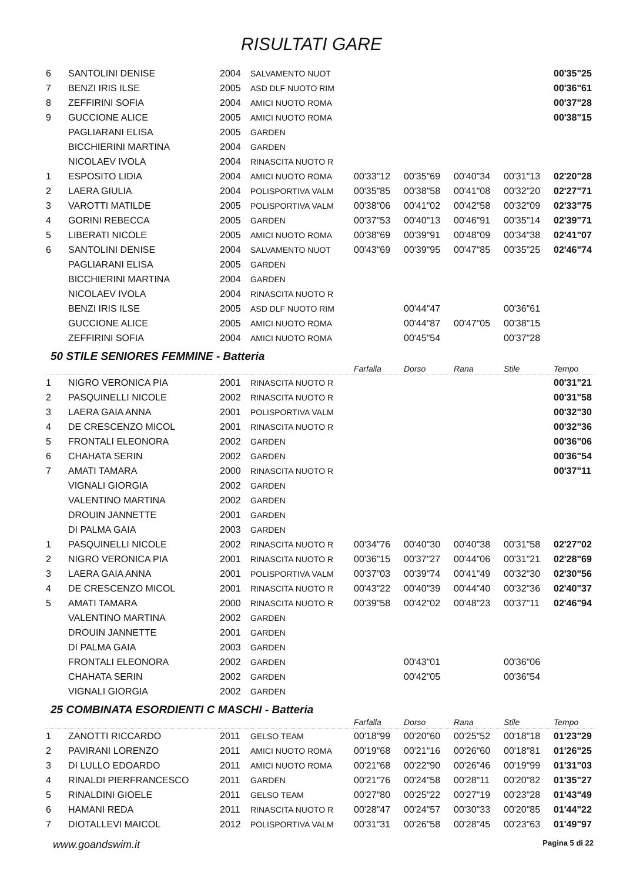RISULTATI GARE
| 6 | SANTOLINI DENISE | 2004 | SALVAMENTO NUOT | | | | | 00'35"25 |
| 7 | BENZI IRIS ILSE | 2005 | ASD DLF NUOTO RIM | | | | | 00'36"61 |
| 8 | ZEFFIRINI SOFIA | 2004 | AMICI NUOTO ROMA | | | | | 00'37"28 |
| 9 | GUCCIONE ALICE | 2005 | AMICI NUOTO ROMA | | | | | 00'38"15 |
| | PAGLIARANI ELISA | 2005 | GARDEN | | | | | |
| | BICCHIERINI MARTINA | 2004 | GARDEN | | | | | |
| | NICOLAEV IVOLA | 2004 | RINASCITA NUOTO R | | | | | |
| 1 | ESPOSITO LIDIA | 2004 | AMICI NUOTO ROMA | 00'33"12 | 00'35"69 | 00'40"34 | 00'31"13 | 02'20"28 |
| 2 | LAERA GIULIA | 2004 | POLISPORTIVA VALM | 00'35"85 | 00'38"58 | 00'41"08 | 00'32"20 | 02'27"71 |
| 3 | VAROTTI MATILDE | 2005 | POLISPORTIVA VALM | 00'38"06 | 00'41"02 | 00'42"58 | 00'32"09 | 02'33"75 |
| 4 | GORINI REBECCA | 2005 | GARDEN | 00'37"53 | 00'40"13 | 00'46"91 | 00'35"14 | 02'39"71 |
| 5 | LIBERATI NICOLE | 2005 | AMICI NUOTO ROMA | 00'38"69 | 00'39"91 | 00'48"09 | 00'34"38 | 02'41"07 |
| 6 | SANTOLINI DENISE | 2004 | SALVAMENTO NUOT | 00'43"69 | 00'39"95 | 00'47"85 | 00'35"25 | 02'46"74 |
| | PAGLIARANI ELISA | 2005 | GARDEN | | | | | |
| | BICCHIERINI MARTINA | 2004 | GARDEN | | | | | |
| | NICOLAEV IVOLA | 2004 | RINASCITA NUOTO R | | | | | |
| | BENZI IRIS ILSE | 2005 | ASD DLF NUOTO RIM | | 00'44"47 | | 00'36"61 | |
| | GUCCIONE ALICE | 2005 | AMICI NUOTO ROMA | | 00'44"87 | 00'47"05 | 00'38"15 | |
| | ZEFFIRINI SOFIA | 2004 | AMICI NUOTO ROMA | | 00'45"54 | | 00'37"28 | |
50 STILE SENIORES FEMMINE - Batteria
| | | | | Farfalla | Dorso | Rana | Stile | Tempo |
| 1 | NIGRO VERONICA PIA | 2001 | RINASCITA NUOTO R | | | | | 00'31"21 |
| 2 | PASQUINELLI NICOLE | 2002 | RINASCITA NUOTO R | | | | | 00'31"58 |
| 3 | LAERA GAIA ANNA | 2001 | POLISPORTIVA VALM | | | | | 00'32"30 |
| 4 | DE CRESCENZO MICOL | 2001 | RINASCITA NUOTO R | | | | | 00'32"36 |
| 5 | FRONTALI ELEONORA | 2002 | GARDEN | | | | | 00'36"06 |
| 6 | CHAHATA SERIN | 2002 | GARDEN | | | | | 00'36"54 |
| 7 | AMATI TAMARA | 2000 | RINASCITA NUOTO R | | | | | 00'37"11 |
| | VIGNALI GIORGIA | 2002 | GARDEN | | | | | |
| | VALENTINO MARTINA | 2002 | GARDEN | | | | | |
| | DROUIN JANNETTE | 2001 | GARDEN | | | | | |
| | DI PALMA GAIA | 2003 | GARDEN | | | | | |
| 1 | PASQUINELLI NICOLE | 2002 | RINASCITA NUOTO R | 00'34"76 | 00'40"30 | 00'40"38 | 00'31"58 | 02'27"02 |
| 2 | NIGRO VERONICA PIA | 2001 | RINASCITA NUOTO R | 00'36"15 | 00'37"27 | 00'44"06 | 00'31"21 | 02'28"69 |
| 3 | LAERA GAIA ANNA | 2001 | POLISPORTIVA VALM | 00'37"03 | 00'39"74 | 00'41"49 | 00'32"30 | 02'30"56 |
| 4 | DE CRESCENZO MICOL | 2001 | RINASCITA NUOTO R | 00'43"22 | 00'40"39 | 00'44"40 | 00'32"36 | 02'40"37 |
| 5 | AMATI TAMARA | 2000 | RINASCITA NUOTO R | 00'39"58 | 00'42"02 | 00'48"23 | 00'37"11 | 02'46"94 |
| | VALENTINO MARTINA | 2002 | GARDEN | | | | | |
| | DROUIN JANNETTE | 2001 | GARDEN | | | | | |
| | DI PALMA GAIA | 2003 | GARDEN | | | | | |
| | FRONTALI ELEONORA | 2002 | GARDEN | | 00'43"01 | | 00'36"06 | |
| | CHAHATA SERIN | 2002 | GARDEN | | 00'42"05 | | 00'36"54 | |
| | VIGNALI GIORGIA | 2002 | GARDEN | | | | | |
25 COMBINATA ESORDIENTI C MASCHI - Batteria
| | | | | Farfalla | Dorso | Rana | Stile | Tempo |
| 1 | ZANOTTI RICCARDO | 2011 | GELSO TEAM | 00'18"99 | 00'20"60 | 00'25"52 | 00'18"18 | 01'23"29 |
| 2 | PAVIRANI LORENZO | 2011 | AMICI NUOTO ROMA | 00'19"68 | 00'21"16 | 00'26"60 | 00'18"81 | 01'26"25 |
| 3 | DI LULLO EDOARDO | 2011 | AMICI NUOTO ROMA | 00'21"68 | 00'22"90 | 00'26"46 | 00'19"99 | 01'31"03 |
| 4 | RINALDI PIERFRANCESCO | 2011 | GARDEN | 00'21"76 | 00'24"58 | 00'28"11 | 00'20"82 | 01'35"27 |
| 5 | RINALDINI GIOELE | 2011 | GELSO TEAM | 00'27"80 | 00'25"22 | 00'27"19 | 00'23"28 | 01'43"49 |
| 6 | HAMANI REDA | 2011 | RINASCITA NUOTO R | 00'28"47 | 00'24"57 | 00'30"33 | 00'20"85 | 01'44"22 |
| 7 | DIOTALLEVI MAICOL | 2012 | POLISPORTIVA VALM | 00'31"31 | 00'26"58 | 00'28"45 | 00'23"63 | 01'49"97 |
www.goandswim.it Pagina 5 di 22